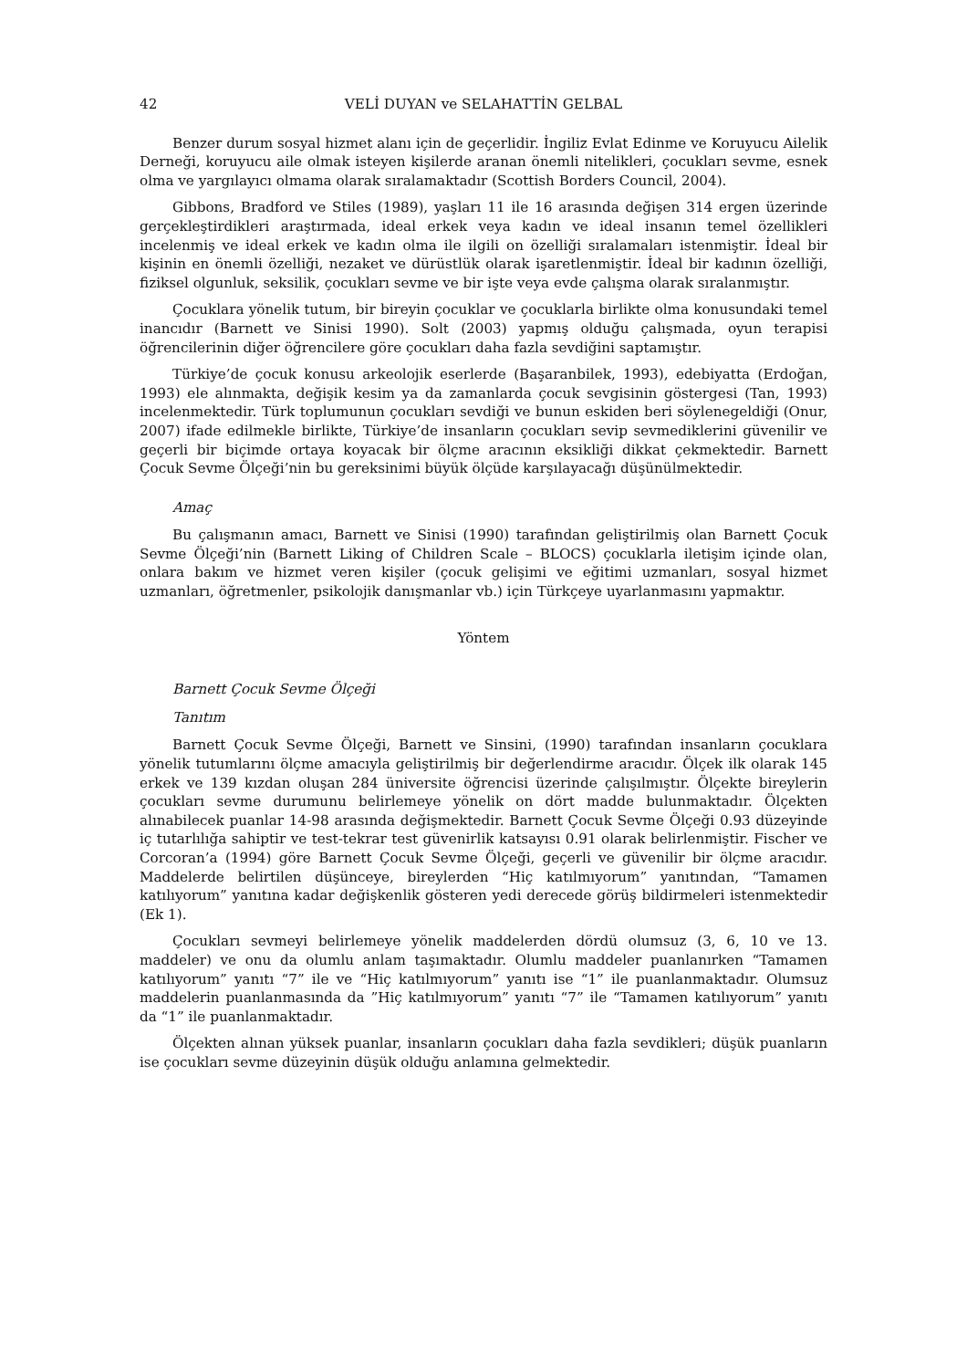42 VELİ DUYAN ve SELAHATTİN GELBAL
Benzer durum sosyal hizmet alanı için de geçerlidir. İngiliz Evlat Edinme ve Koruyucu Ailelik Derneği, koruyucu aile olmak isteyen kişilerde aranan önemli nitelikleri, çocukları sevme, esnek olma ve yargılayıcı olmama olarak sıralamaktadır (Scottish Borders Council, 2004).
Gibbons, Bradford ve Stiles (1989), yaşları 11 ile 16 arasında değişen 314 ergen üzerinde gerçekleştirdikleri araştırmada, ideal erkek veya kadın ve ideal insanın temel özellikleri incelenmiş ve ideal erkek ve kadın olma ile ilgili on özelliği sıralamaları istenmiştir. İdeal bir kişinin en önemli özelliği, nezaket ve dürüstlük olarak işaretlenmiştir. İdeal bir kadının özelliği, fiziksel olgunluk, seksilik, çocukları sevme ve bir işte veya evde çalışma olarak sıralanmıştır.
Çocuklara yönelik tutum, bir bireyin çocuklar ve çocuklarla birlikte olma konusundaki temel inancıdır (Barnett ve Sinisi 1990). Solt (2003) yapmış olduğu çalışmada, oyun terapisi öğrencilerinin diğer öğrencilere göre çocukları daha fazla sevdiğini saptamıştır.
Türkiye’de çocuk konusu arkeolojik eserlerde (Başaranbilek, 1993), edebiyatta (Erdoğan, 1993) ele alınmakta, değişik kesim ya da zamanlarda çocuk sevgisinin göstergesi (Tan, 1993) incelenmektedir. Türk toplumunun çocukları sevdiği ve bunun eskiden beri söylenegeldiği (Onur, 2007) ifade edilmekle birlikte, Türkiye’de insanların çocukları sevip sevmediklerini güvenilir ve geçerli bir biçimde ortaya koyacak bir ölçme aracının eksikliği dikkat çekmektedir. Barnett Çocuk Sevme Ölçeği’nin bu gereksinimi büyük ölçüde karşılayacağı düşünülmektedir.
Amaç
Bu çalışmanın amacı, Barnett ve Sinisi (1990) tarafından geliştirilmiş olan Barnett Çocuk Sevme Ölçeği’nin (Barnett Liking of Children Scale – BLOCS) çocuklarla iletişim içinde olan, onlara bakım ve hizmet veren kişiler (çocuk gelişimi ve eğitimi uzmanları, sosyal hizmet uzmanları, öğretmenler, psikolojik danışmanlar vb.) için Türkçeye uyarlanmasını yapmaktır.
Yöntem
Barnett Çocuk Sevme Ölçeği
Tanıtım
Barnett Çocuk Sevme Ölçeği, Barnett ve Sinsini, (1990) tarafından insanların çocuklara yönelik tutumlarını ölçme amacıyla geliştirilmiş bir değerlendirme aracıdır. Ölçek ilk olarak 145 erkek ve 139 kızdan oluşan 284 üniversite öğrencisi üzerinde çalışılmıştır. Ölçekte bireylerin çocukları sevme durumunu belirlemeye yönelik on dört madde bulunmaktadır. Ölçekten alınabilecek puanlar 14-98 arasında değişmektedir. Barnett Çocuk Sevme Ölçeği 0.93 düzeyinde iç tutarlılığa sahiptir ve test-tekrar test güvenirlik katsayısı 0.91 olarak belirlenmiştir. Fischer ve Corcoran’a (1994) göre Barnett Çocuk Sevme Ölçeği, geçerli ve güvenilir bir ölçme aracıdır. Maddelerde belirtilen düşünceye, bireylerden “Hiç katılmıyorum” yanıtından, “Tamamen katılıyorum” yanıtına kadar değişkenlik gösteren yedi derecede görüş bildirmeleri istenmektedir (Ek 1).
Çocukları sevmeyi belirlemeye yönelik maddelerden dördü olumsuz (3, 6, 10 ve 13. maddeler) ve onu da olumlu anlam taşımaktadır. Olumlu maddeler puanlanırken “Tamamen katılıyorum” yanıtı “7” ile ve “Hiç katılmıyorum” yanıtı ise “1” ile puanlanmaktadır. Olumsuz maddelerin puanlanmasında da ”Hiç katılmıyorum” yanıtı “7” ile “Tamamen katılıyorum” yanıtı da “1” ile puanlanmaktadır.
Ölçekten alınan yüksek puanlar, insanların çocukları daha fazla sevdikleri; düşük puanların ise çocukları sevme düzeyinin düşük olduğu anlamına gelmektedir.